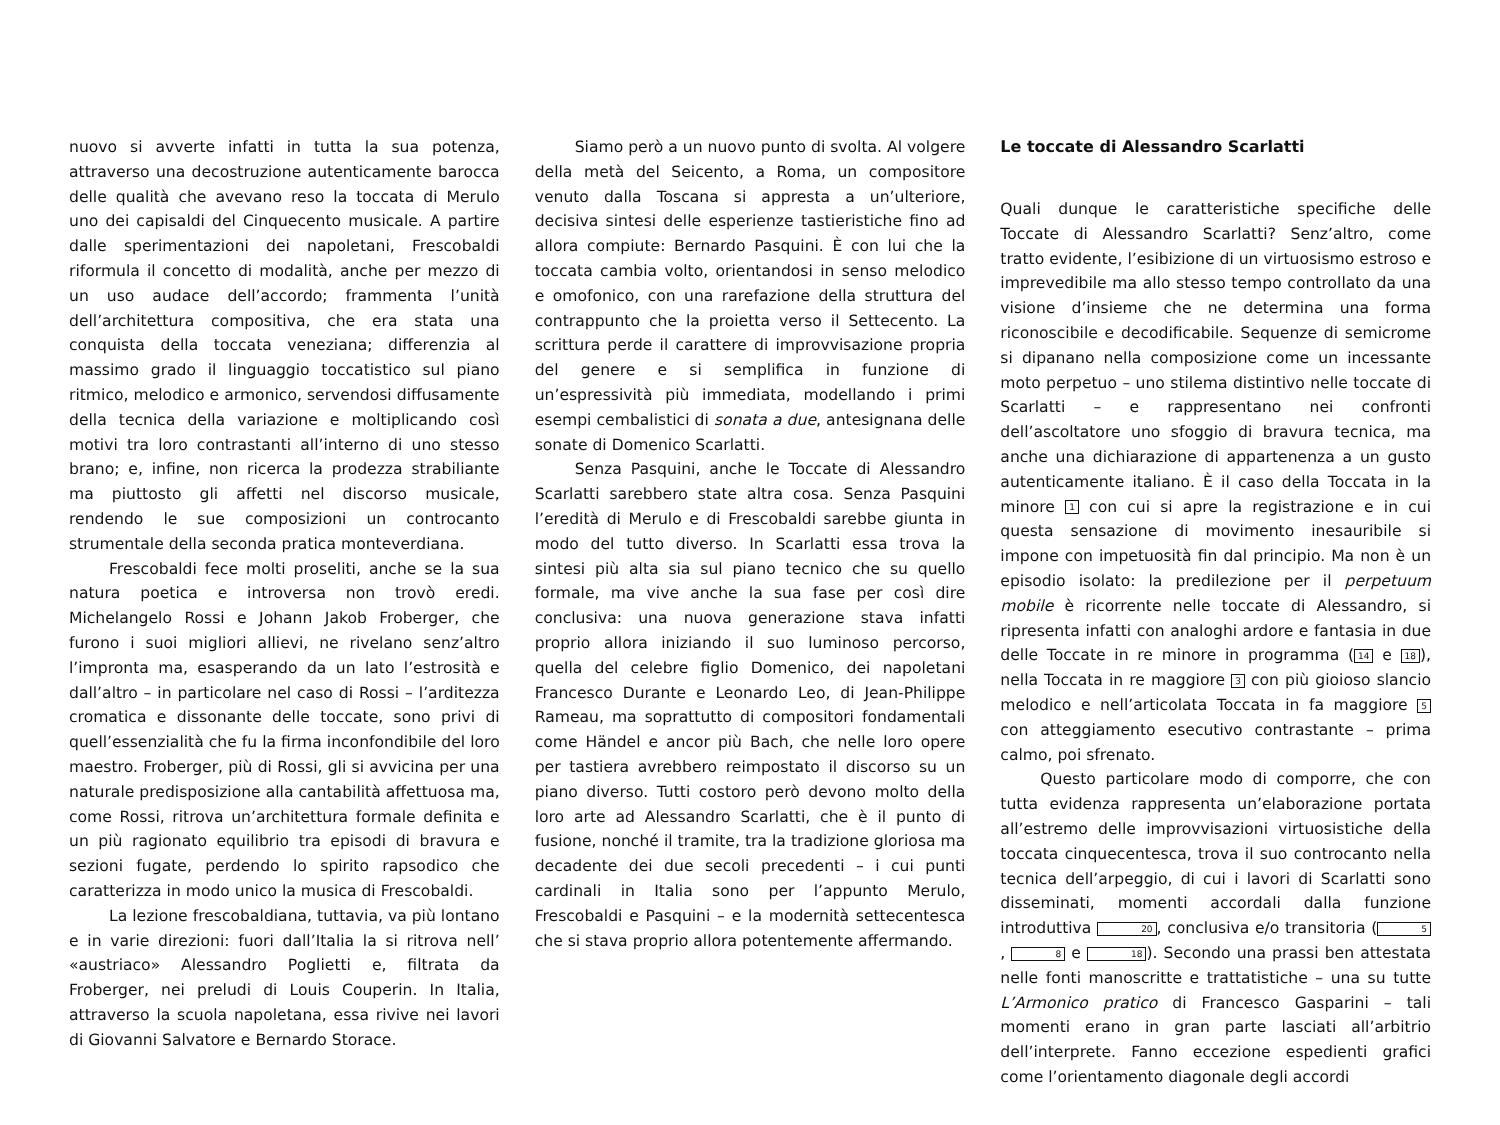nuovo si avverte infatti in tutta la sua potenza, attraverso una decostruzione autenticamente barocca delle qualità che avevano reso la toccata di Merulo uno dei capisaldi del Cinquecento musicale. A partire dalle sperimentazioni dei napoletani, Frescobaldi riformula il concetto di modalità, anche per mezzo di un uso audace dell’accordo; frammenta l’unità dell’architettura compositiva, che era stata una conquista della toccata veneziana; differenzia al massimo grado il linguaggio toccatistico sul piano ritmico, melodico e armonico, servendosi diffusamente della tecnica della variazione e moltiplicando così motivi tra loro contrastanti all’interno di uno stesso brano; e, infine, non ricerca la prodezza strabiliante ma piuttosto gli affetti nel discorso musicale, rendendo le sue composizioni un controcanto strumentale della seconda pratica monteverdiana.
Frescobaldi fece molti proseliti, anche se la sua natura poetica e introversa non trovò eredi. Michelangelo Rossi e Johann Jakob Froberger, che furono i suoi migliori allievi, ne rivelano senz’altro l’impronta ma, esasperando da un lato l’estrosità e dall’altro – in particolare nel caso di Rossi – l’arditezza cromatica e dissonante delle toccate, sono privi di quell’essenzialità che fu la firma inconfondibile del loro maestro. Froberger, più di Rossi, gli si avvicina per una naturale predisposizione alla cantabilità affettuosa ma, come Rossi, ritrova un’architettura formale definita e un più ragionato equilibrio tra episodi di bravura e sezioni fugate, perdendo lo spirito rapsodico che caratterizza in modo unico la musica di Frescobaldi.
La lezione frescobaldiana, tuttavia, va più lontano e in varie direzioni: fuori dall’Italia la si ritrova nell’ «austriaco» Alessandro Poglietti e, filtrata da Froberger, nei preludi di Louis Couperin. In Italia, attraverso la scuola napoletana, essa rivive nei lavori di Giovanni Salvatore e Bernardo Storace.
Siamo però a un nuovo punto di svolta. Al volgere della metà del Seicento, a Roma, un compositore venuto dalla Toscana si appresta a un’ulteriore, decisiva sintesi delle esperienze tastieristiche fino ad allora compiute: Bernardo Pasquini. È con lui che la toccata cambia volto, orientandosi in senso melodico e omofonico, con una rarefazione della struttura del contrappunto che la proietta verso il Settecento. La scrittura perde il carattere di improvvisazione propria del genere e si semplifica in funzione di un’espressività più immediata, modellando i primi esempi cembalistici di sonata a due, antesignana delle sonate di Domenico Scarlatti.
Senza Pasquini, anche le Toccate di Alessandro Scarlatti sarebbero state altra cosa. Senza Pasquini l’eredità di Merulo e di Frescobaldi sarebbe giunta in modo del tutto diverso. In Scarlatti essa trova la sintesi più alta sia sul piano tecnico che su quello formale, ma vive anche la sua fase per così dire conclusiva: una nuova generazione stava infatti proprio allora iniziando il suo luminoso percorso, quella del celebre figlio Domenico, dei napoletani Francesco Durante e Leonardo Leo, di Jean-Philippe Rameau, ma soprattutto di compositori fondamentali come Händel e ancor più Bach, che nelle loro opere per tastiera avrebbero reimpostato il discorso su un piano diverso. Tutti costoro però devono molto della loro arte ad Alessandro Scarlatti, che è il punto di fusione, nonché il tramite, tra la tradizione gloriosa ma decadente dei due secoli precedenti – i cui punti cardinali in Italia sono per l’appunto Merulo, Frescobaldi e Pasquini – e la modernità settecentesca che si stava proprio allora potentemente affermando.
Le toccate di Alessandro Scarlatti
Quali dunque le caratteristiche specifiche delle Toccate di Alessandro Scarlatti? Senz’altro, come tratto evidente, l’esibizione di un virtuosismo estroso e imprevedibile ma allo stesso tempo controllato da una visione d’insieme che ne determina una forma riconoscibile e decodificabile. Sequenze di semicrome si dipanano nella composizione come un incessante moto perpetuo – uno stilema distintivo nelle toccate di Scarlatti – e rappresentano nei confronti dell’ascoltatore uno sfoggio di bravura tecnica, ma anche una dichiarazione di appartenenza a un gusto autenticamente italiano. È il caso della Toccata in la minore 1 con cui si apre la registrazione e in cui questa sensazione di movimento inesauribile si impone con impetuosità fin dal principio. Ma non è un episodio isolato: la predilezione per il perpetuum mobile è ricorrente nelle toccate di Alessandro, si ripresenta infatti con analoghi ardore e fantasia in due delle Toccate in re minore in programma (14 e 18), nella Toccata in re maggiore 3 con più gioioso slancio melodico e nell’articolata Toccata in fa maggiore 5 con atteggiamento esecutivo contrastante – prima calmo, poi sfrenato.
Questo particolare modo di comporre, che con tutta evidenza rappresenta un’elaborazione portata all’estremo delle improvvisazioni virtuosistiche della toccata cinquecentesca, trova il suo controcanto nella tecnica dell’arpeggio, di cui i lavori di Scarlatti sono disseminati, momenti accordali dalla funzione introduttiva 20, conclusiva e/o transitoria (5, 8 e 18). Secondo una prassi ben attestata nelle fonti manoscritte e trattatistiche – una su tutte L’Armonico pratico di Francesco Gasparini – tali momenti erano in gran parte lasciati all’arbitrio dell’interprete. Fanno eccezione espedienti grafici come l’orientamento diagonale degli accordi